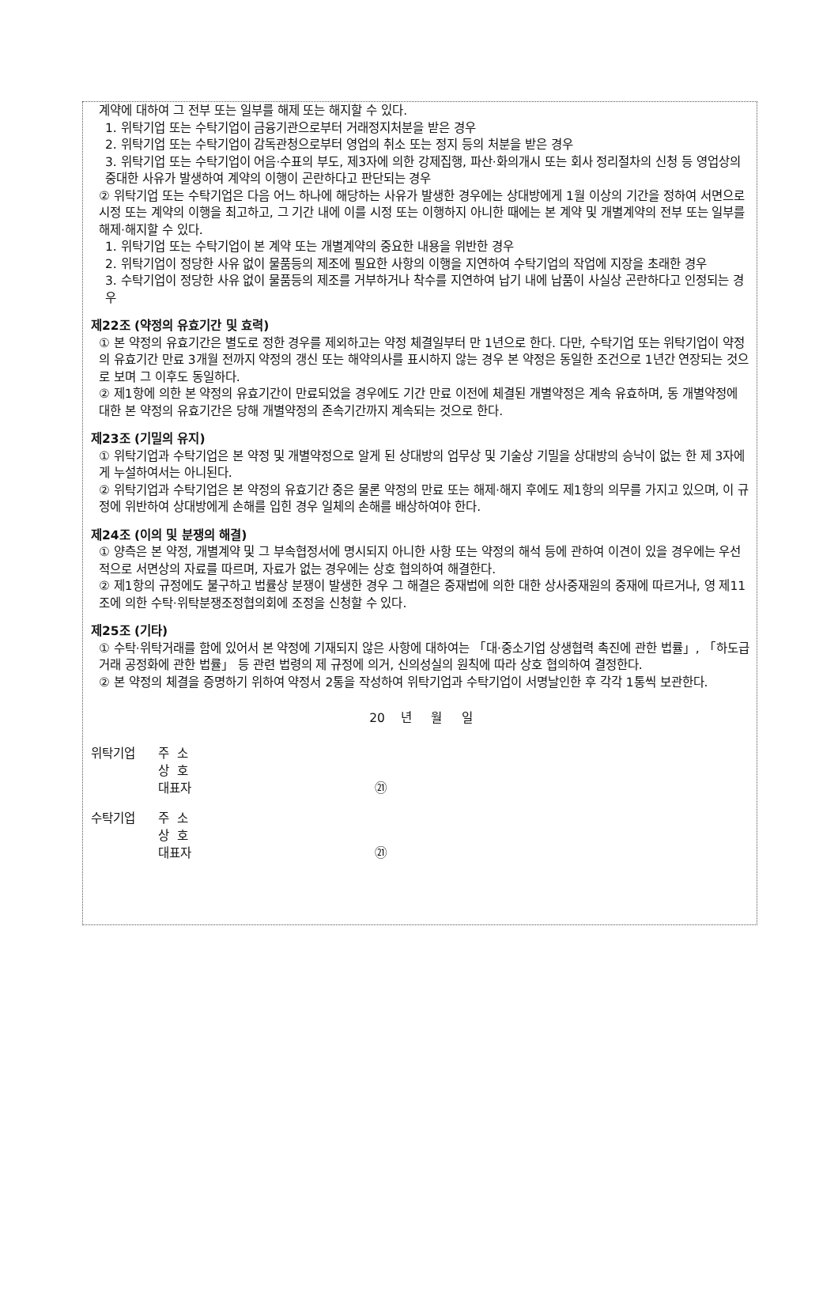계약에 대하여 그 전부 또는 일부를 해제 또는 해지할 수 있다.
1. 위탁기업 또는 수탁기업이 금융기관으로부터 거래정지처분을 받은 경우
2. 위탁기업 또는 수탁기업이 감독관청으로부터 영업의 취소 또는 정지 등의 처분을 받은 경우
3. 위탁기업 또는 수탁기업이 어음·수표의 부도, 제3자에 의한 강제집행, 파산·화의개시 또는 회사 정리절차의 신청 등 영업상의 중대한 사유가 발생하여 계약의 이행이 곤란하다고 판단되는 경우
② 위탁기업 또는 수탁기업은 다음 어느 하나에 해당하는 사유가 발생한 경우에는 상대방에게 1월 이상의 기간을 정하여 서면으로 시정 또는 계약의 이행을 최고하고, 그 기간 내에 이를 시정 또는 이행하지 아니한 때에는 본 계약 및 개별계약의 전부 또는 일부를 해제·해지할 수 있다.
1. 위탁기업 또는 수탁기업이 본 계약 또는 개별계약의 중요한 내용을 위반한 경우
2. 위탁기업이 정당한 사유 없이 물품등의 제조에 필요한 사항의 이행을 지연하여 수탁기업의 작업에 지장을 초래한 경우
3. 수탁기업이 정당한 사유 없이 물품등의 제조를 거부하거나 착수를 지연하여 납기 내에 납품이 사실상 곤란하다고 인정되는 경우
제22조 (약정의 유효기간 및 효력)
① 본 약정의 유효기간은 별도로 정한 경우를 제외하고는 약정 체결일부터 만 1년으로 한다. 다만, 수탁기업 또는 위탁기업이 약정의 유효기간 만료 3개월 전까지 약정의 갱신 또는 해약의사를 표시하지 않는 경우 본 약정은 동일한 조건으로 1년간 연장되는 것으로 보며 그 이후도 동일하다.
② 제1항에 의한 본 약정의 유효기간이 만료되었을 경우에도 기간 만료 이전에 체결된 개별약정은 계속 유효하며, 동 개별약정에 대한 본 약정의 유효기간은 당해 개별약정의 존속기간까지 계속되는 것으로 한다.
제23조 (기밀의 유지)
① 위탁기업과 수탁기업은 본 약정 및 개별약정으로 알게 된 상대방의 업무상 및 기술상 기밀을 상대방의 승낙이 없는 한 제 3자에게 누설하여서는 아니된다.
② 위탁기업과 수탁기업은 본 약정의 유효기간 중은 물론 약정의 만료 또는 해제·해지 후에도 제1항의 의무를 가지고 있으며, 이 규정에 위반하여 상대방에게 손해를 입힌 경우 일체의 손해를 배상하여야 한다.
제24조 (이의 및 분쟁의 해결)
① 양측은 본 약정, 개별계약 및 그 부속협정서에 명시되지 아니한 사항 또는 약정의 해석 등에 관하여 이견이 있을 경우에는 우선적으로 서면상의 자료를 따르며, 자료가 없는 경우에는 상호 협의하여 해결한다.
② 제1항의 규정에도 불구하고 법률상 분쟁이 발생한 경우 그 해결은 중재법에 의한 대한 상사중재원의 중재에 따르거나, 영 제11조에 의한 수탁·위탁분쟁조정협의회에 조정을 신청할 수 있다.
제25조 (기타)
① 수탁·위탁거래를 함에 있어서 본 약정에 기재되지 않은 사항에 대하여는 「대·중소기업 상생협력 촉진에 관한 법률」, 「하도급거래 공정화에 관한 법률」 등 관련 법령의 제 규정에 의거, 신의성실의 원칙에 따라 상호 협의하여 결정한다.
② 본 약정의 체결을 증명하기 위하여 약정서 2통을 작성하여 위탁기업과 수탁기업이 서명날인한 후 각각 1통씩 보관한다.
20 년 월 일
위탁기업 주 소 상 호 대표자 ㉑
수탁기업 주 소 상 호 대표자 ㉑